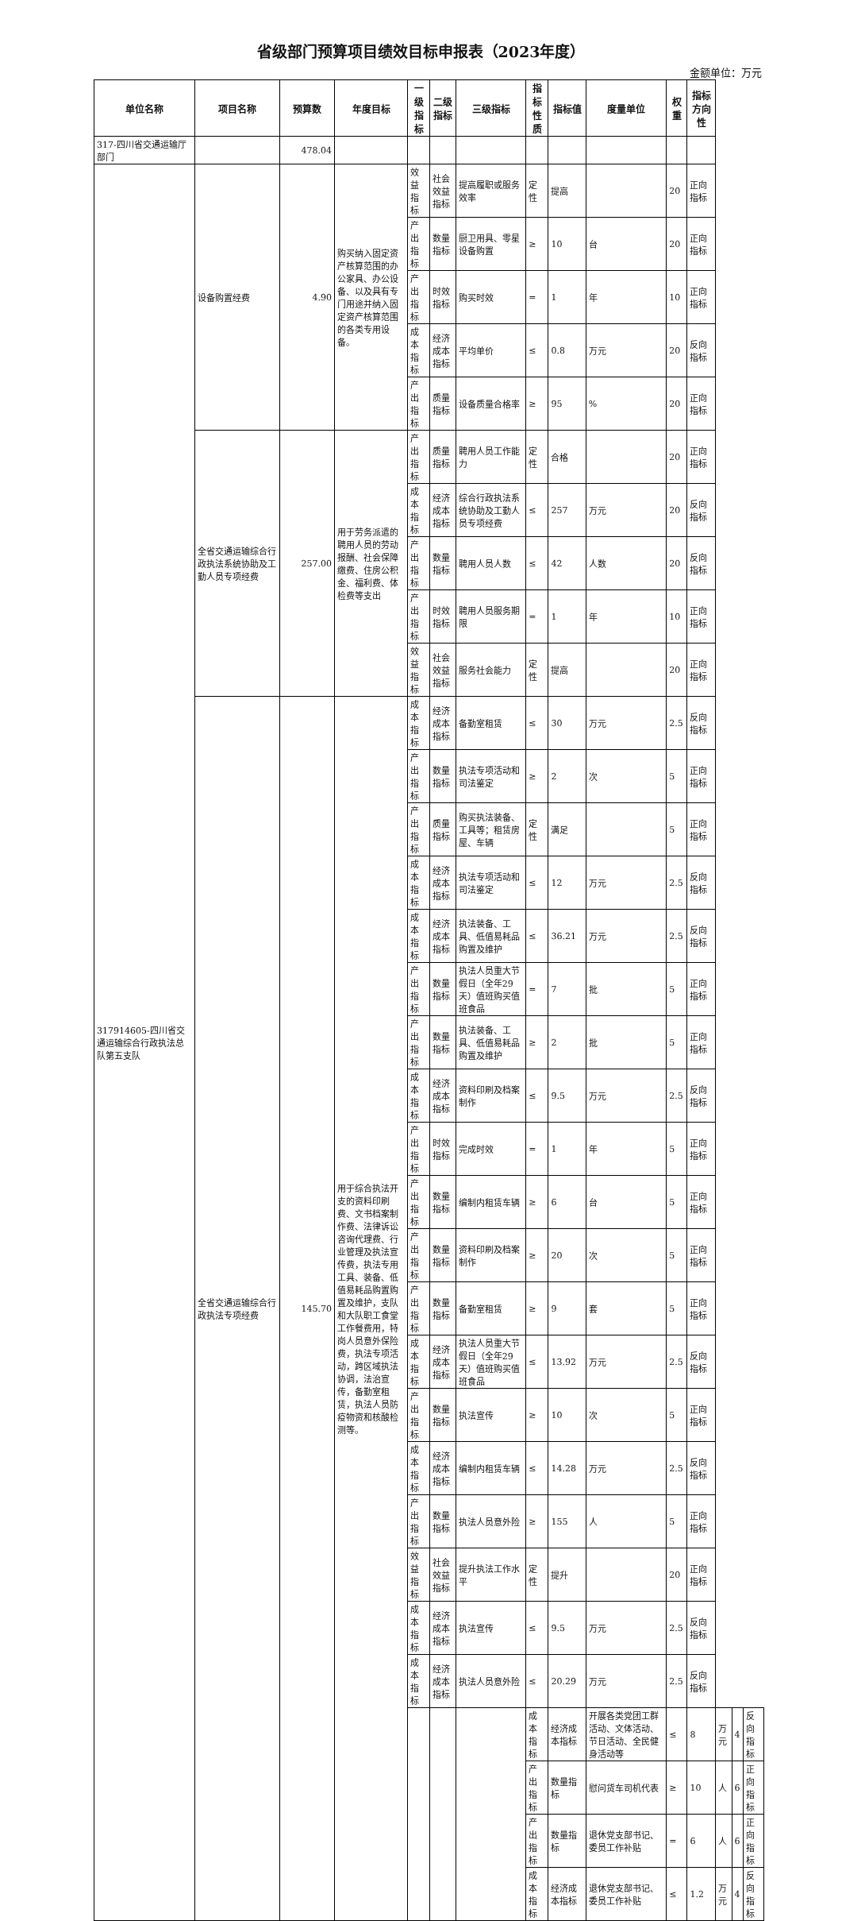省级部门预算项目绩效目标申报表（2023年度）
金额单位：万元
| 单位名称 | 项目名称 | 预算数 | 年度目标 | 一级指标 | 二级指标 | 三级指标 | 指标性质 | 指标值 | 度量单位 | 权重 | 指标方向性 | | | |
| --- | --- | --- | --- | --- | --- | --- | --- | --- | --- | --- | --- | --- | --- | --- |
| 317-四川省交通运输厅部门 | | 478.04 | | | | | | | | | | | | |
| 317914605-四川省交通运输综合行政执法总队第五支队 | 设备购置经费 | 4.90 | 购买纳入固定资产核算范围的办公家具、办公设备、以及具有专门用途并纳入固定资产核算范围的各类专用设备。 | 效益指标 | 社会效益指标 | 提高履职或服务效率 | 定性 | 提高 | | 20 | 正向指标 | | | |
| | | | | 产出指标 | 数量指标 | 厨卫用具、零星设备购置 | ≥ | 10 | 台 | 20 | 正向指标 | | | |
| | | | | 产出指标 | 时效指标 | 购买时效 | = | 1 | 年 | 10 | 正向指标 | | | |
| | | | | 成本指标 | 经济成本指标 | 平均单价 | ≤ | 0.8 | 万元 | 20 | 反向指标 | | | |
| | | | | 产出指标 | 质量指标 | 设备质量合格率 | ≥ | 95 | % | 20 | 正向指标 | | | |
| | 全省交通运输综合行政执法系统协助及工勤人员专项经费 | 257.00 | 用于劳务派遣的聘用人员的劳动报酬、社会保障缴费、住房公积金、福利费、体检费等支出 | 产出指标 | 质量指标 | 聘用人员工作能力 | 定性 | 合格 | | 20 | 正向指标 | | | |
| | | | | 成本指标 | 经济成本指标 | 综合行政执法系统协助及工勤人员专项经费 | ≤ | 257 | 万元 | 20 | 反向指标 | | | |
| | | | | 产出指标 | 数量指标 | 聘用人员人数 | ≤ | 42 | 人数 | 20 | 反向指标 | | | |
| | | | | 产出指标 | 时效指标 | 聘用人员服务期限 | = | 1 | 年 | 10 | 正向指标 | | | |
| | | | | 效益指标 | 社会效益指标 | 服务社会能力 | 定性 | 提高 | | 20 | 正向指标 | | | |
| | 全省交通运输综合行政执法专项经费 | 145.70 | 用于综合执法开支的资料印刷费、文书档案制作费、法律诉讼咨询代理费、行业管理及执法宣传费，执法专用工具、装备、低值易耗品购置购置及维护，支队和大队职工食堂工作餐费用，特岗人员意外保险费，执法专项活动，跨区域执法协调，法治宣传，备勤室租赁，执法人员防疫物资和核酸检测等。 | 成本指标 | 经济成本指标 | 备勤室租赁 | ≤ | 30 | 万元 | 2.5 | 反向指标 | | | |
| | | | | 产出指标 | 数量指标 | 执法专项活动和司法鉴定 | ≥ | 2 | 次 | 5 | 正向指标 | | | |
| | | | | 产出指标 | 质量指标 | 购买执法装备、工具等；租赁房屋、车辆 | 定性 | 满足 | | 5 | 正向指标 | | | |
| | | | | 成本指标 | 经济成本指标 | 执法专项活动和司法鉴定 | ≤ | 12 | 万元 | 2.5 | 反向指标 | | | |
| | | | | 成本指标 | 经济成本指标 | 执法装备、工具、低值易耗品购置及维护 | ≤ | 36.21 | 万元 | 2.5 | 反向指标 | | | |
| | | | | 产出指标 | 数量指标 | 执法人员重大节假日（全年29天）值班购买值班食品 | = | 7 | 批 | 5 | 正向指标 | | | |
| | | | | 产出指标 | 数量指标 | 执法装备、工具、低值易耗品购置及维护 | ≥ | 2 | 批 | 5 | 正向指标 | | | |
| | | | | 成本指标 | 经济成本指标 | 资料印刷及档案制作 | ≤ | 9.5 | 万元 | 2.5 | 反向指标 | | | |
| | | | | 产出指标 | 时效指标 | 完成时效 | = | 1 | 年 | 5 | 正向指标 | | | |
| | | | | 产出指标 | 数量指标 | 编制内租赁车辆 | ≥ | 6 | 台 | 5 | 正向指标 | | | |
| | | | | 产出指标 | 数量指标 | 资料印刷及档案制作 | ≥ | 20 | 次 | 5 | 正向指标 | | | |
| | | | | 产出指标 | 数量指标 | 备勤室租赁 | ≥ | 9 | 套 | 5 | 正向指标 | | | |
| | | | | 成本指标 | 经济成本指标 | 执法人员重大节假日（全年29天）值班购买值班食品 | ≤ | 13.92 | 万元 | 2.5 | 反向指标 | | | |
| | | | | 产出指标 | 数量指标 | 执法宣传 | ≥ | 10 | 次 | 5 | 正向指标 | | | |
| | | | | 成本指标 | 经济成本指标 | 编制内租赁车辆 | ≤ | 14.28 | 万元 | 2.5 | 反向指标 | | | |
| | | | | 产出指标 | 数量指标 | 执法人员意外险 | ≥ | 155 | 人 | 5 | 正向指标 | | | |
| | | | | 效益指标 | 社会效益指标 | 提升执法工作水平 | 定性 | 提升 | | 20 | 正向指标 | | | |
| | | | | 成本指标 | 经济成本指标 | 执法宣传 | ≤ | 9.5 | 万元 | 2.5 | 反向指标 | | | |
| | | | | 成本指标 | 经济成本指标 | 执法人员意外险 | ≤ | 20.29 | 万元 | 2.5 | 反向指标 | | | |
| | | | | | | | 成本指标 | 经济成本指标 | 开展各类党团工群活动、文体活动、节日活动、全民健身活动等 | ≤ | 8 | 万元 | 4 | 反向指标 |
| | | | | | | | 产出指标 | 数量指标 | 慰问货车司机代表 | ≥ | 10 | 人 | 6 | 正向指标 |
| | | | | | | | 产出指标 | 数量指标 | 退休党支部书记、委员工作补贴 | = | 6 | 人 | 6 | 正向指标 |
| | | | | | | | 成本指标 | 经济成本指标 | 退休党支部书记、委员工作补贴 | ≤ | 1.2 | 万元 | 4 | 反向指标 |